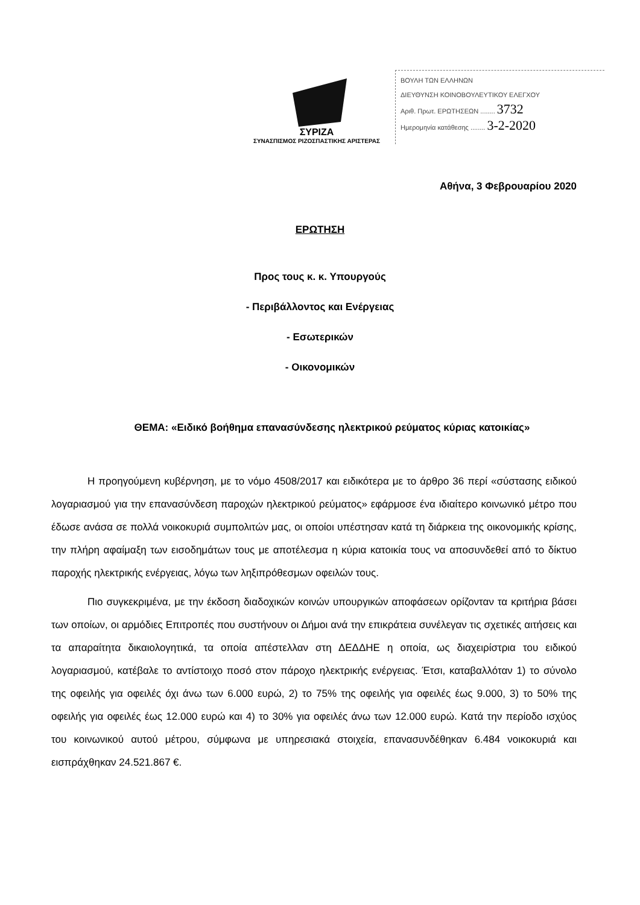ΣΥΡΙΖΑ
ΣΥΝΑΣΠΙΣΜΟΣ ΡΙΖΟΣΠΑΣΤΙΚΗΣ ΑΡΙΣΤΕΡΑΣ
ΒΟΥΛΗ ΤΩΝ ΕΛΛΗΝΩΝ
ΔΙΕΥΘΥΝΣΗ ΚΟΙΝΟΒΟΥΛΕΥΤΙΚΟΥ ΕΛΕΓΧΟΥ
Αριθ. Πρωτ. ΕΡΩΤΗΣΕΩΝ ........ 3732
Ημερομηνία κατάθεσης ........ 3-2-2020
Αθήνα, 3 Φεβρουαρίου 2020
ΕΡΩΤΗΣΗ
Προς τους κ. κ. Υπουργούς
- Περιβάλλοντος και Ενέργειας
- Εσωτερικών
- Οικονομικών
ΘΕΜΑ: «Ειδικό βοήθημα επανασύνδεσης ηλεκτρικού ρεύματος κύριας κατοικίας»
Η προηγούμενη κυβέρνηση, με το νόμο 4508/2017 και ειδικότερα με το άρθρο 36 περί «σύστασης ειδικού λογαριασμού για την επανασύνδεση παροχών ηλεκτρικού ρεύματος» εφάρμοσε ένα ιδιαίτερο κοινωνικό μέτρο που έδωσε ανάσα σε πολλά νοικοκυριά συμπολιτών μας, οι οποίοι υπέστησαν κατά τη διάρκεια της οικονομικής κρίσης, την πλήρη αφαίμαξη των εισοδημάτων τους με αποτέλεσμα η κύρια κατοικία τους να αποσυνδεθεί από το δίκτυο παροχής ηλεκτρικής ενέργειας, λόγω των ληξιπρόθεσμων οφειλών τους.
Πιο συγκεκριμένα, με την έκδοση διαδοχικών κοινών υπουργικών αποφάσεων ορίζονταν τα κριτήρια βάσει των οποίων, οι αρμόδιες Επιτροπές που συστήνουν οι Δήμοι ανά την επικράτεια συνέλεγαν τις σχετικές αιτήσεις και τα απαραίτητα δικαιολογητικά, τα οποία απέστελλαν στη ΔΕΔΔΗΕ η οποία, ως διαχειρίστρια του ειδικού λογαριασμού, κατέβαλε το αντίστοιχο ποσό στον πάροχο ηλεκτρικής ενέργειας. Έτσι, καταβαλλόταν 1) το σύνολο της οφειλής για οφειλές όχι άνω των 6.000 ευρώ, 2) το 75% της οφειλής για οφειλές έως 9.000, 3) το 50% της οφειλής για οφειλές έως 12.000 ευρώ και 4) το 30% για οφειλές άνω των 12.000 ευρώ. Κατά την περίοδο ισχύος του κοινωνικού αυτού μέτρου, σύμφωνα με υπηρεσιακά στοιχεία, επανασυνδέθηκαν 6.484 νοικοκυριά και εισπράχθηκαν 24.521.867 €.